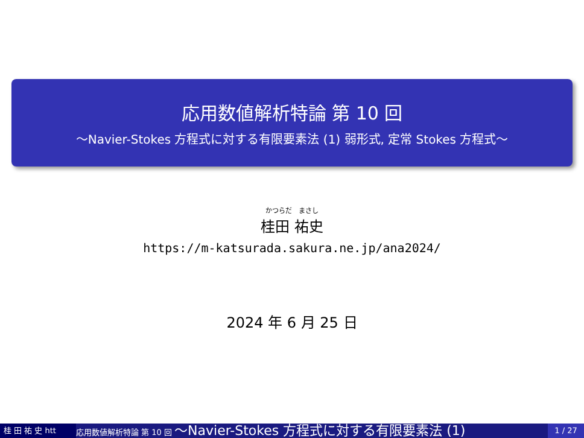応用数値解析特論 第 10 回
〜Navier-Stokes 方程式に対する有限要素法 (1) 弱形式, 定常 Stokes 方程式〜
かつらだ　まさし
桂田 祐史
https://m-katsurada.sakura.ne.jp/ana2024/
2024 年 6 月 25 日
桂 田 祐 史 htt
応用数値解析特論 第 10 回 〜Navier-Stokes 方程式に対する有限要素法 (1)
1 / 27